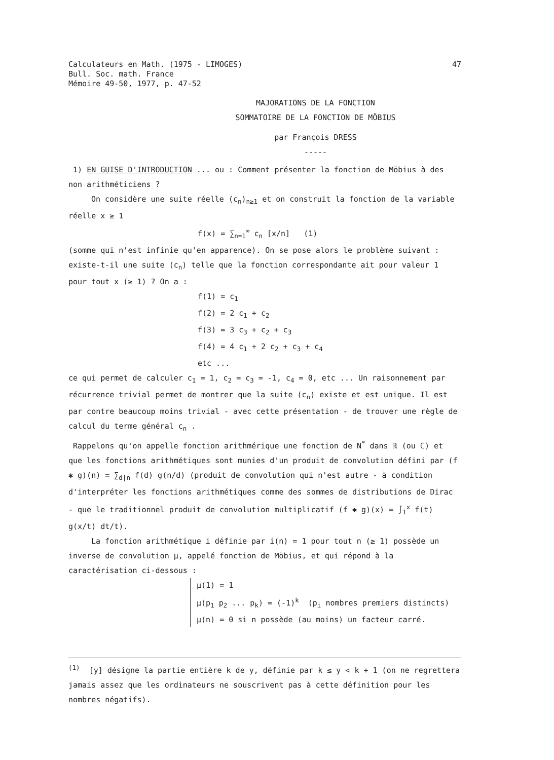Calculateurs en Math. (1975 - LIMOGES)
Bull. Soc. math. France
Mémoire 49-50, 1977, p. 47-52
47
MAJORATIONS DE LA FONCTION
SOMMATOIRE DE LA FONCTION DE MÖBIUS
par François DRESS
-----
1) EN GUISE D'INTRODUCTION ... ou : Comment présenter la fonction de Möbius à des non arithméticiens ?
On considère une suite réelle (c<sub>n</sub>)<sub>n≥1</sub> et on construit la fonction de la variable réelle x ≥ 1
f(x) = ∑<sub>n=1</sub><sup>∞</sup> c<sub>n</sub> [x/n] (1)
(somme qui n'est infinie qu'en apparence). On se pose alors le problème suivant : existe-t-il une suite (c<sub>n</sub>) telle que la fonction correspondante ait pour valeur 1 pour tout x (≥ 1) ? On a :
f(1) = c<sub>1</sub>
f(2) = 2 c<sub>1</sub> + c<sub>2</sub>
f(3) = 3 c<sub>3</sub> + c<sub>2</sub> + c<sub>3</sub>
f(4) = 4 c<sub>1</sub> + 2 c<sub>2</sub> + c<sub>3</sub> + c<sub>4</sub>
etc ...
ce qui permet de calculer c<sub>1</sub> = 1, c<sub>2</sub> = c<sub>3</sub> = -1, c<sub>4</sub> = 0, etc ... Un raisonnement par récurrence trivial permet de montrer que la suite (c<sub>n</sub>) existe et est unique. Il est par contre beaucoup moins trivial - avec cette présentation - de trouver une règle de calcul du terme général c<sub>n</sub> .
Rappelons qu'on appelle fonction arithmérique une fonction de N<sup>*</sup> dans ℝ (ou ℂ) et que les fonctions arithmétiques sont munies d'un produit de convolution défini par (f ✱ g)(n) = ∑<sub>d|n</sub> f(d) g(n/d) (produit de convolution qui n'est autre - à condition d'interpréter les fonctions arithmétiques comme des sommes de distributions de Dirac - que le traditionnel produit de convolution multiplicatif (f ✱ g)(x) = ∫<sub>1</sub><sup>x</sup> f(t) g(x/t) dt/t).
La fonction arithmétique i définie par i(n) = 1 pour tout n (≥ 1) possède un inverse de convolution μ, appelé fonction de Möbius, et qui répond à la caractérisation ci-dessous :
μ(1) = 1
μ(p<sub>1</sub> p<sub>2</sub> ... p<sub>k</sub>) = (-1)<sup>k</sup> (p<sub>i</sub> nombres premiers distincts)
μ(n) = 0 si n possède (au moins) un facteur carré.
<sup>(1)</sup> [y] désigne la partie entière k de y, définie par k ≤ y < k + 1 (on ne regrettera jamais assez que les ordinateurs ne souscrivent pas à cette définition pour les nombres négatifs).